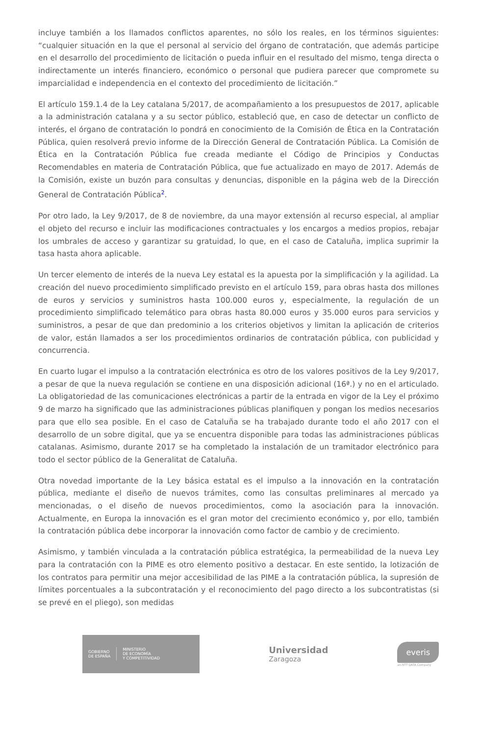incluye también a los llamados conflictos aparentes, no sólo los reales, en los términos siguientes: “cualquier situación en la que el personal al servicio del órgano de contratación, que además participe en el desarrollo del procedimiento de licitación o pueda influir en el resultado del mismo, tenga directa o indirectamente un interés financiero, económico o personal que pudiera parecer que compromete su imparcialidad e independencia en el contexto del procedimiento de licitación.”
El artículo 159.1.4 de la Ley catalana 5/2017, de acompañamiento a los presupuestos de 2017, aplicable a la administración catalana y a su sector público, estableció que, en caso de detectar un conflicto de interés, el órgano de contratación lo pondrá en conocimiento de la Comisión de Ética en la Contratación Pública, quien resolverá previo informe de la Dirección General de Contratación Pública. La Comisión de Ética en la Contratación Pública fue creada mediante el Código de Principios y Conductas Recomendables en materia de Contratación Pública, que fue actualizado en mayo de 2017. Además de la Comisión, existe un buzón para consultas y denuncias, disponible en la página web de la Dirección General de Contratación Pública<sup>2</sup>.
Por otro lado, la Ley 9/2017, de 8 de noviembre, da una mayor extensión al recurso especial, al ampliar el objeto del recurso e incluir las modificaciones contractuales y los encargos a medios propios, rebajar los umbrales de acceso y garantizar su gratuidad, lo que, en el caso de Cataluña, implica suprimir la tasa hasta ahora aplicable.
Un tercer elemento de interés de la nueva Ley estatal es la apuesta por la simplificación y la agilidad. La creación del nuevo procedimiento simplificado previsto en el artículo 159, para obras hasta dos millones de euros y servicios y suministros hasta 100.000 euros y, especialmente, la regulación de un procedimiento simplificado telemático para obras hasta 80.000 euros y 35.000 euros para servicios y suministros, a pesar de que dan predominio a los criterios objetivos y limitan la aplicación de criterios de valor, están llamados a ser los procedimientos ordinarios de contratación pública, con publicidad y concurrencia.
En cuarto lugar el impulso a la contratación electrónica es otro de los valores positivos de la Ley 9/2017, a pesar de que la nueva regulación se contiene en una disposición adicional (16ª.) y no en el articulado. La obligatoriedad de las comunicaciones electrónicas a partir de la entrada en vigor de la Ley el próximo 9 de marzo ha significado que las administraciones públicas planifiquen y pongan los medios necesarios para que ello sea posible. En el caso de Cataluña se ha trabajado durante todo el año 2017 con el desarrollo de un sobre digital, que ya se encuentra disponible para todas las administraciones públicas catalanas. Asimismo, durante 2017 se ha completado la instalación de un tramitador electrónico para todo el sector público de la Generalitat de Cataluña.
Otra novedad importante de la Ley básica estatal es el impulso a la innovación en la contratación pública, mediante el diseño de nuevos trámites, como las consultas preliminares al mercado ya mencionadas, o el diseño de nuevos procedimientos, como la asociación para la innovación. Actualmente, en Europa la innovación es el gran motor del crecimiento económico y, por ello, también la contratación pública debe incorporar la innovación como factor de cambio y de crecimiento.
Asimismo, y también vinculada a la contratación pública estratégica, la permeabilidad de la nueva Ley para la contratación con la PIME es otro elemento positivo a destacar. En este sentido, la lotización de los contratos para permitir una mejor accesibilidad de las PIME a la contratación pública, la supresión de límites porcentuales a la subcontratación y el reconocimiento del pago directo a los subcontratistas (si se prevé en el pliego), son medidas
GOBIERNO
DE ESPAÑA
MINISTERIO
DE ECONOMÍA
Y COMPETITIVIDAD
Universidad
Zaragoza
everis
an NTT DATA Company